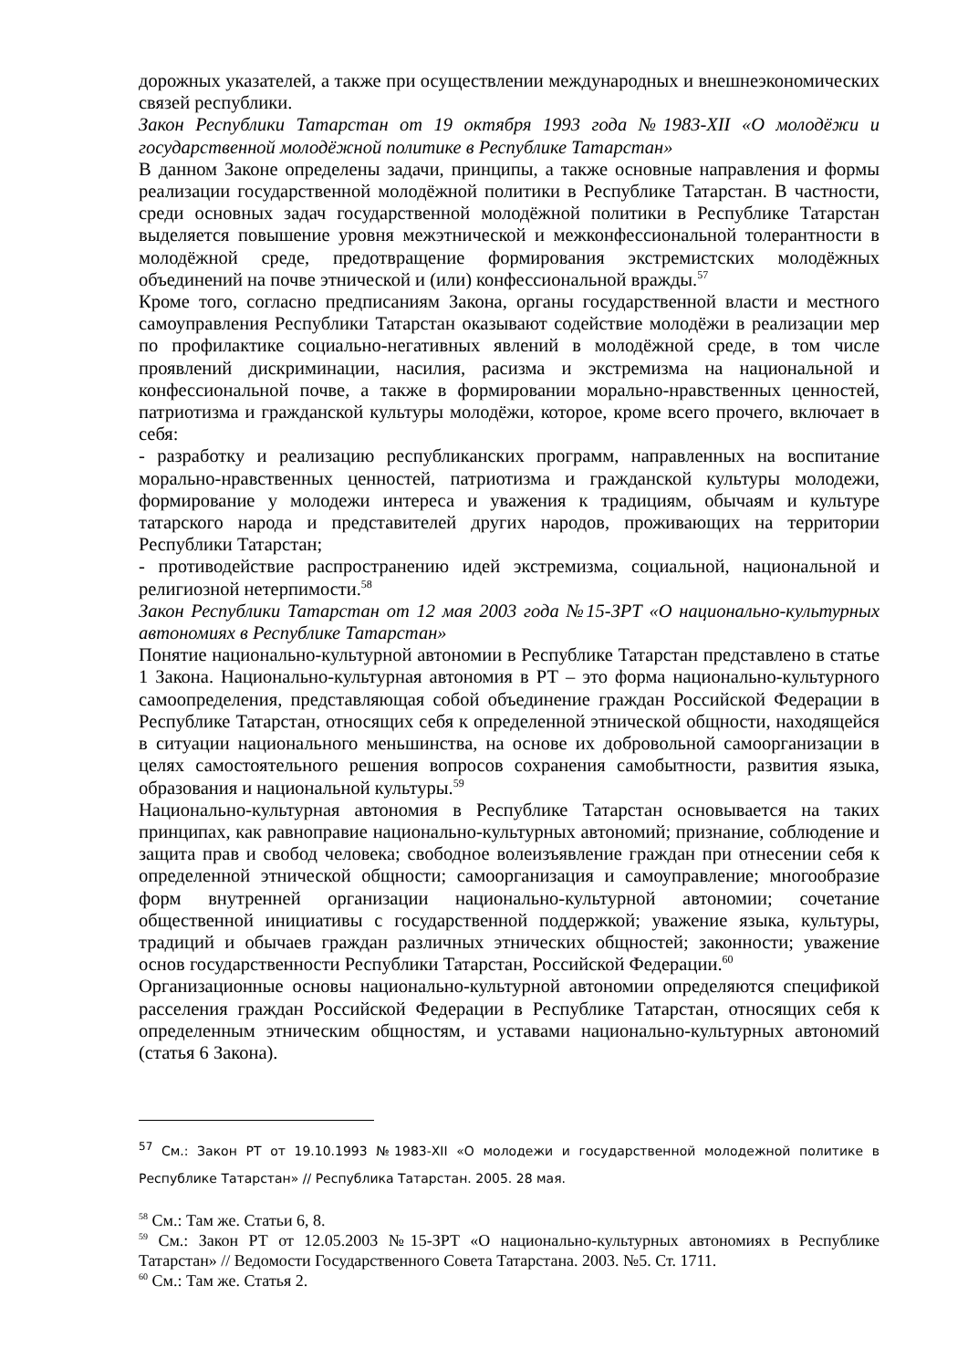дорожных указателей, а также при осуществлении международных и внешнеэкономических связей республики.
Закон Республики Татарстан от 19 октября 1993 года №1983-XII «О молодёжи и государственной молодёжной политике в Республике Татарстан»
В данном Законе определены задачи, принципы, а также основные направления и формы реализации государственной молодёжной политики в Республике Татарстан. В частности, среди основных задач государственной молодёжной политики в Республике Татарстан выделяется повышение уровня межэтнической и межконфессиональной толерантности в молодёжной среде, предотвращение формирования экстремистских молодёжных объединений на почве этнической и (или) конфессиональной вражды.<sup>57</sup>
Кроме того, согласно предписаниям Закона, органы государственной власти и местного самоуправления Республики Татарстан оказывают содействие молодёжи в реализации мер по профилактике социально-негативных явлений в молодёжной среде, в том числе проявлений дискриминации, насилия, расизма и экстремизма на национальной и конфессиональной почве, а также в формировании морально-нравственных ценностей, патриотизма и гражданской культуры молодёжи, которое, кроме всего прочего, включает в себя:
- разработку и реализацию республиканских программ, направленных на воспитание морально-нравственных ценностей, патриотизма и гражданской культуры молодежи, формирование у молодежи интереса и уважения к традициям, обычаям и культуре татарского народа и представителей других народов, проживающих на территории Республики Татарстан;
- противодействие распространению идей экстремизма, социальной, национальной и религиозной нетерпимости.<sup>58</sup>
Закон Республики Татарстан от 12 мая 2003 года №15-ЗРТ «О национально-культурных автономиях в Республике Татарстан»
Понятие национально-культурной автономии в Республике Татарстан представлено в статье 1 Закона. Национально-культурная автономия в РТ – это форма национально-культурного самоопределения, представляющая собой объединение граждан Российской Федерации в Республике Татарстан, относящих себя к определенной этнической общности, находящейся в ситуации национального меньшинства, на основе их добровольной самоорганизации в целях самостоятельного решения вопросов сохранения самобытности, развития языка, образования и национальной культуры.<sup>59</sup>
Национально-культурная автономия в Республике Татарстан основывается на таких принципах, как равноправие национально-культурных автономий; признание, соблюдение и защита прав и свобод человека; свободное волеизъявление граждан при отнесении себя к определенной этнической общности; самоорганизация и самоуправление; многообразие форм внутренней организации национально-культурной автономии; сочетание общественной инициативы с государственной поддержкой; уважение языка, культуры, традиций и обычаев граждан различных этнических общностей; законности; уважение основ государственности Республики Татарстан, Российской Федерации.<sup>60</sup>
Организационные основы национально-культурной автономии определяются спецификой расселения граждан Российской Федерации в Республике Татарстан, относящих себя к определенным этническим общностям, и уставами национально-культурных автономий (статья 6 Закона).
<sup>57</sup> См.: Закон РТ от 19.10.1993 №1983-XII «О молодежи и государственной молодежной политике в Республике Татарстан» // Республика Татарстан. 2005. 28 мая.
<sup>58</sup> См.: Там же. Статьи 6, 8.
<sup>59</sup> См.: Закон РТ от 12.05.2003 №15-ЗРТ «О национально-культурных автономиях в Республике Татарстан» // Ведомости Государственного Совета Татарстана. 2003. №5. Ст. 1711.
<sup>60</sup> См.: Там же. Статья 2.